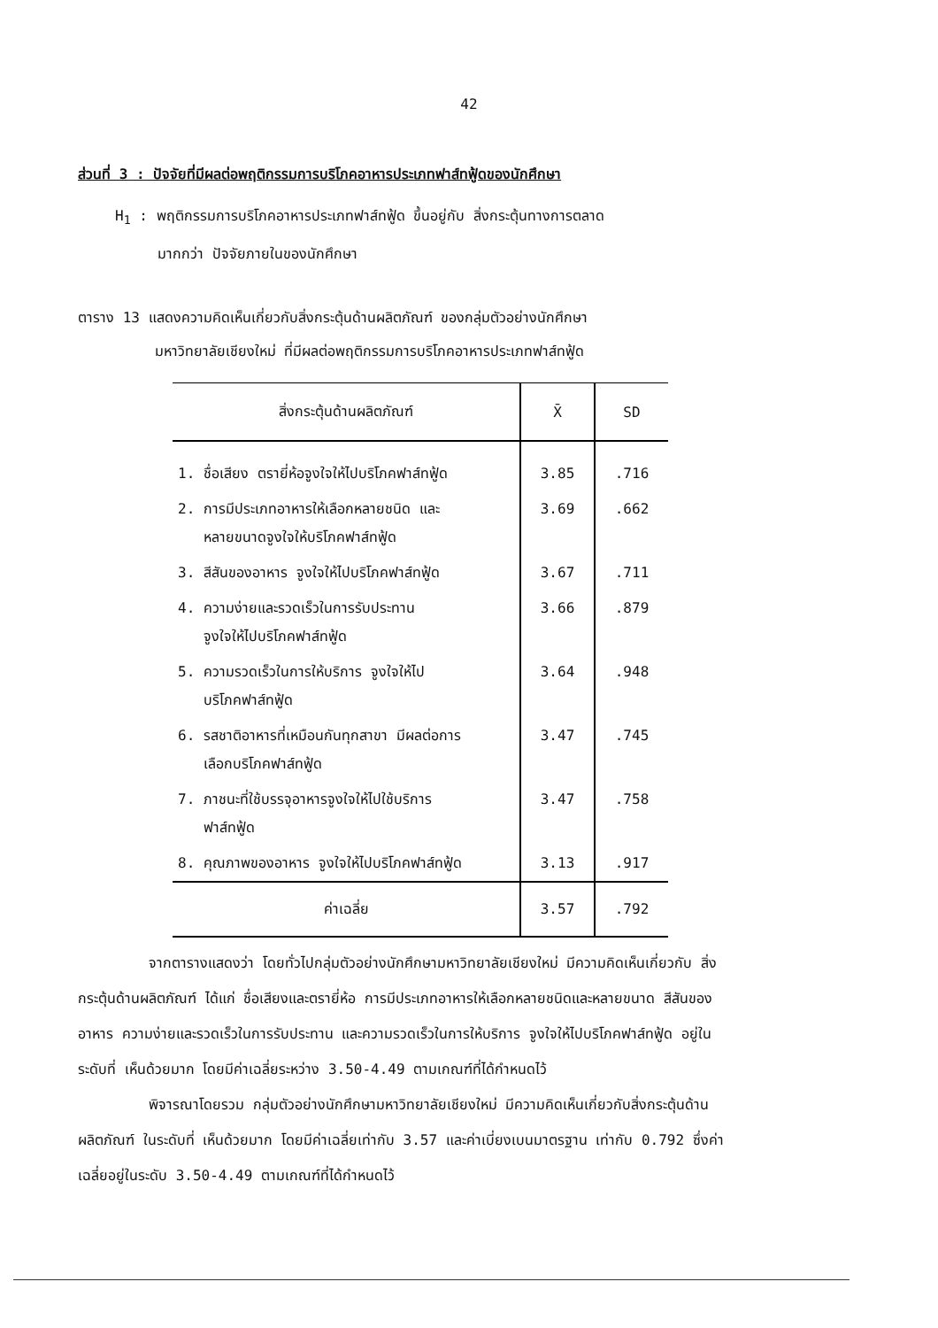42
ส่วนที่ 3 : ปัจจัยที่มีผลต่อพฤติกรรมการบริโภคอาหารประเภทฟาส์ทฟู้ดของนักศึกษา
H<sub>1</sub> : พฤติกรรมการบริโภคอาหารประเภทฟาส์ทฟู้ด ขึ้นอยู่กับ สิ่งกระตุ้นทางการตลาด
มากกว่า ปัจจัยภายในของนักศึกษา
ตาราง 13 แสดงความคิดเห็นเกี่ยวกับสิ่งกระตุ้นด้านผลิตภัณฑ์ ของกลุ่มตัวอย่างนักศึกษา
มหาวิทยาลัยเชียงใหม่ ที่มีผลต่อพฤติกรรมการบริโภคอาหารประเภทฟาส์ทฟู้ด
| สิ่งกระตุ้นด้านผลิตภัณฑ์ | X̄ | SD |
| --- | --- | --- |
| 1. ชื่อเสียง ตรายี่ห้อจูงใจให้ไปบริโภคฟาส์ทฟู้ด | 3.85 | .716 |
| 2. การมีประเภทอาหารให้เลือกหลายชนิด และ หลายขนาดจูงใจให้บริโภคฟาส์ทฟู้ด | 3.69 | .662 |
| 3. สีสันของอาหาร จูงใจให้ไปบริโภคฟาส์ทฟู้ด | 3.67 | .711 |
| 4. ความง่ายและรวดเร็วในการรับประทาน จูงใจให้ไปบริโภคฟาส์ทฟู้ด | 3.66 | .879 |
| 5. ความรวดเร็วในการให้บริการ จูงใจให้ไป บริโภคฟาส์ทฟู้ด | 3.64 | .948 |
| 6. รสชาติอาหารที่เหมือนกันทุกสาขา มีผลต่อการ เลือกบริโภคฟาส์ทฟู้ด | 3.47 | .745 |
| 7. ภาชนะที่ใช้บรรจุอาหารจูงใจให้ไปใช้บริการ ฟาส์ทฟู้ด | 3.47 | .758 |
| 8. คุณภาพของอาหาร จูงใจให้ไปบริโภคฟาส์ทฟู้ด | 3.13 | .917 |
| ค่าเฉลี่ย | 3.57 | .792 |
จากตารางแสดงว่า โดยทั่วไปกลุ่มตัวอย่างนักศึกษามหาวิทยาลัยเชียงใหม่ มีความคิดเห็นเกี่ยวกับ สิ่งกระตุ้นด้านผลิตภัณฑ์ ได้แก่ ชื่อเสียงและตรายี่ห้อ การมีประเภทอาหารให้เลือกหลายชนิดและหลายขนาด สีสันของอาหาร ความง่ายและรวดเร็วในการรับประทาน และความรวดเร็วในการให้บริการ จูงใจให้ไปบริโภคฟาส์ทฟู้ด อยู่ในระดับที่ เห็นด้วยมาก โดยมีค่าเฉลี่ยระหว่าง 3.50-4.49 ตามเกณฑ์ที่ได้กำหนดไว้
พิจารณาโดยรวม กลุ่มตัวอย่างนักศึกษามหาวิทยาลัยเชียงใหม่ มีความคิดเห็นเกี่ยวกับสิ่งกระตุ้นด้านผลิตภัณฑ์ ในระดับที่ เห็นด้วยมาก โดยมีค่าเฉลี่ยเท่ากับ 3.57 และค่าเบี่ยงเบนมาตรฐาน เท่ากับ 0.792 ซึ่งค่าเฉลี่ยอยู่ในระดับ 3.50-4.49 ตามเกณฑ์ที่ได้กำหนดไว้